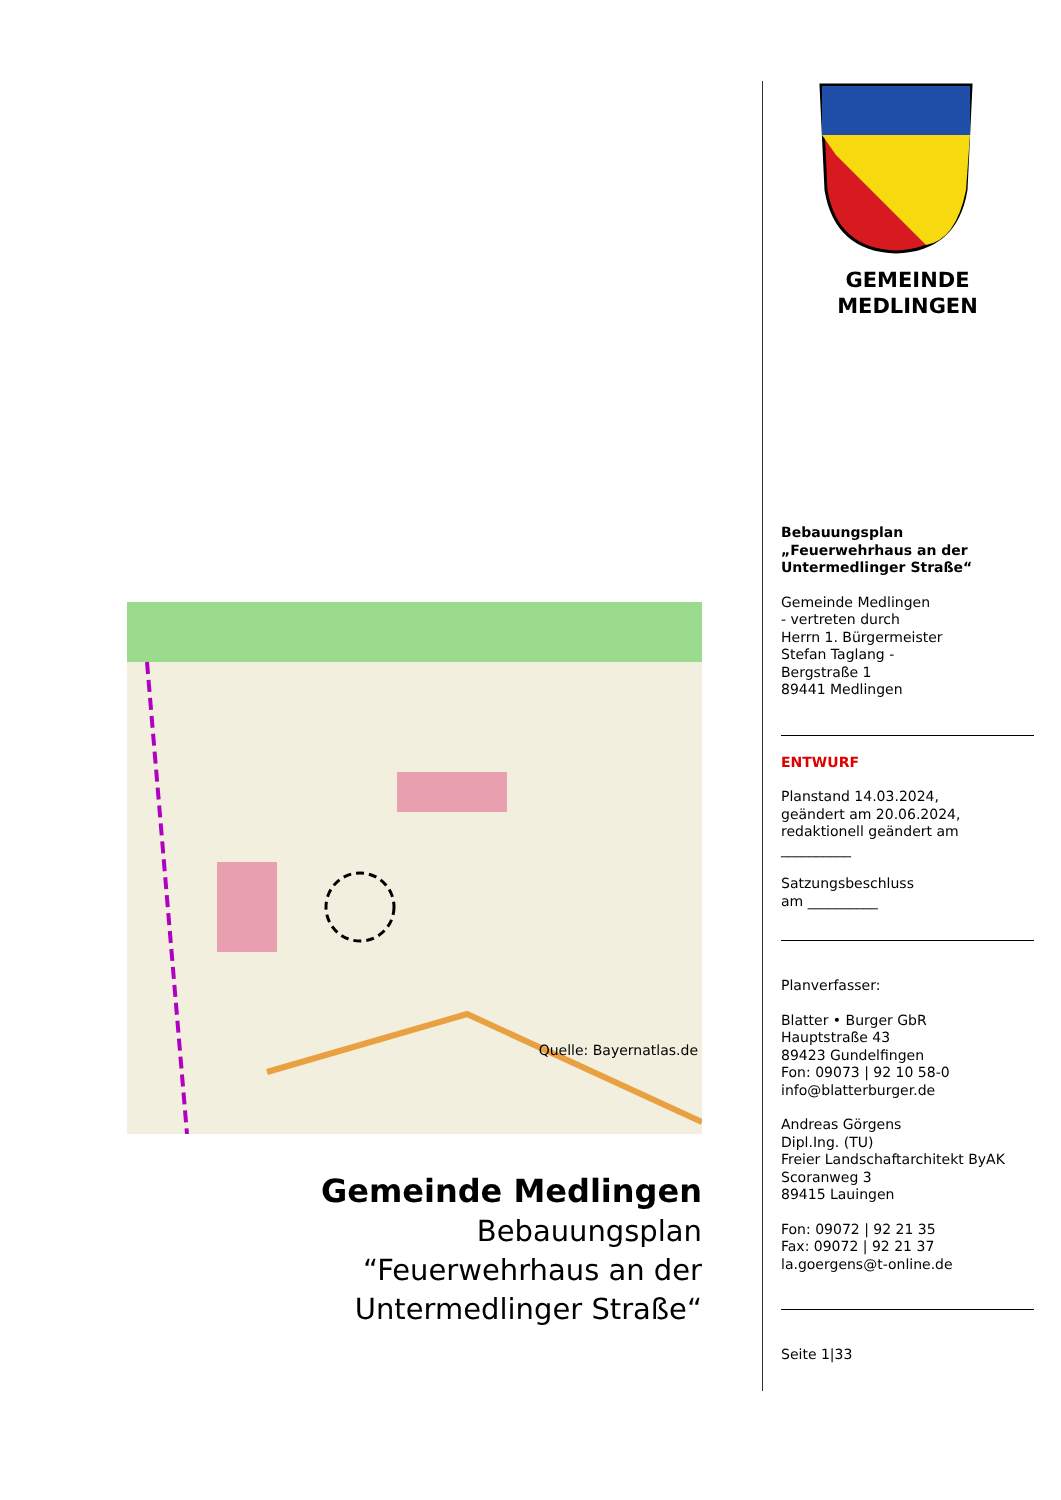Quelle: Bayernatlas.de
Gemeinde Medlingen
Bebauungsplan
“Feuerwehrhaus an der
Untermedlinger Straße“
GEMEINDE
MEDLINGEN
Bebauungsplan
„Feuerwehrhaus an der Untermedlinger Straße“
Gemeinde Medlingen
- vertreten durch
Herrn 1. Bürgermeister
Stefan Taglang -
Bergstraße 1
89441 Medlingen
ENTWURF
Planstand 14.03.2024,
geändert am 20.06.2024,
redaktionell geändert am
__________
Satzungsbeschluss
am __________
Planverfasser:
Blatter • Burger GbR
Hauptstraße 43
89423 Gundelfingen
Fon: 09073 | 92 10 58-0
info@blatterburger.de
Andreas Görgens
Dipl.Ing. (TU)
Freier Landschaftarchitekt ByAK
Scoranweg 3
89415 Lauingen
Fon: 09072 | 92 21 35
Fax: 09072 | 92 21 37
la.goergens@t-online.de
Seite 1|33